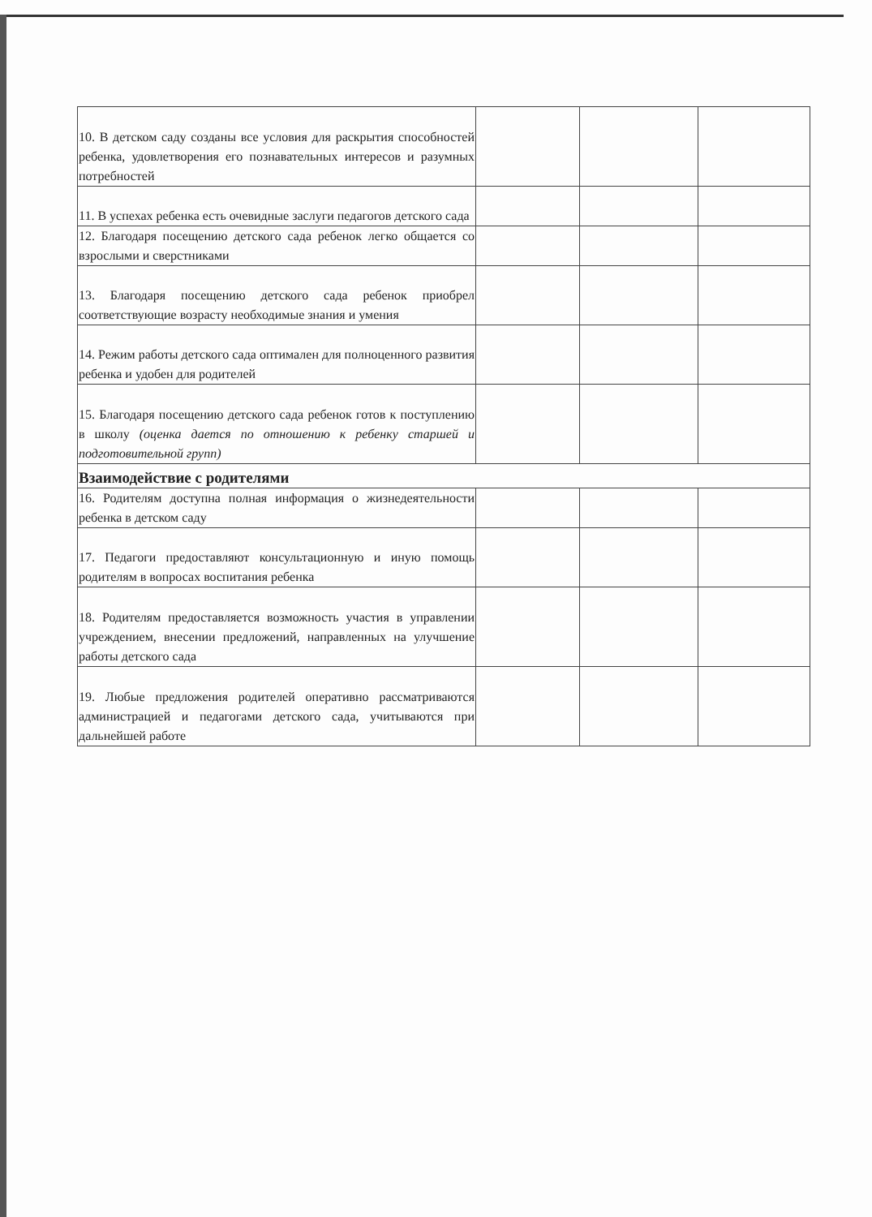| 10. В детском саду созданы все условия для раскрытия способностей ребенка, удовлетворения его познавательных интересов и разумных потребностей | | | |
| 11. В успехах ребенка есть очевидные заслуги педагогов детского сада | | | |
| 12. Благодаря посещению детского сада ребенок легко общается со взрослыми и сверстниками | | | |
| 13. Благодаря посещению детского сада ребенок приобрел соответствующие возрасту необходимые знания и умения | | | |
| 14. Режим работы детского сада оптимален для полноценного развития ребенка и удобен для родителей | | | |
| 15. Благодаря посещению детского сада ребенок готов к поступлению в школу (оценка дается по отношению к ребенку старшей и подготовительной групп) | | | |
| Взаимодействие с родителями | | | |
| 16. Родителям доступна полная информация о жизнедеятельности ребенка в детском саду | | | |
| 17. Педагоги предоставляют консультационную и иную помощь родителям в вопросах воспитания ребенка | | | |
| 18. Родителям предоставляется возможность участия в управлении учреждением, внесении предложений, направленных на улучшение работы детского сада | | | |
| 19. Любые предложения родителей оперативно рассматриваются администрацией и педагогами детского сада, учитываются при дальнейшей работе | | | |